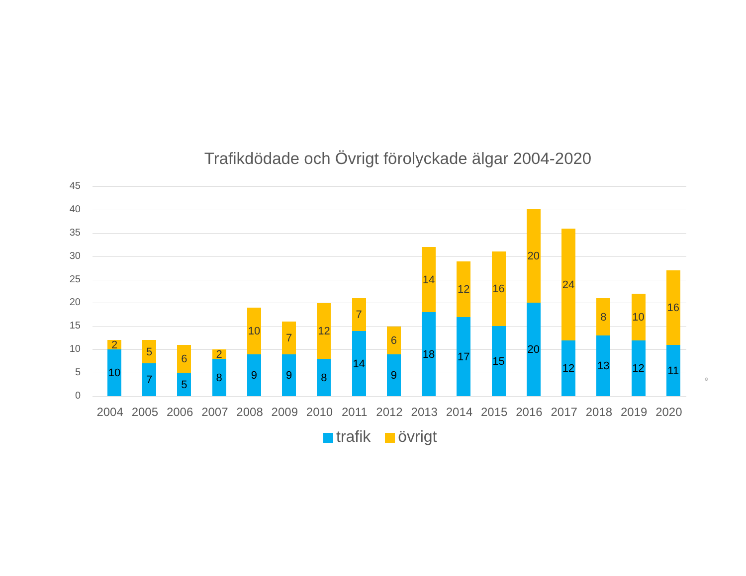Trafikdödade och Övrigt förolyckade älgar 2004-2020
45
40
35
30
25
20
15
10
5
0
2
10
2004
5
7
2005
6
5
2006
2
8
2007
10
9
2008
7
9
2009
12
8
2010
7
14
2011
6
9
2012
14
18
2013
12
17
2014
16
15
2015
20
20
2016
24
12
2017
8
13
2018
10
12
2019
16
11
2020
trafik övrigt
8